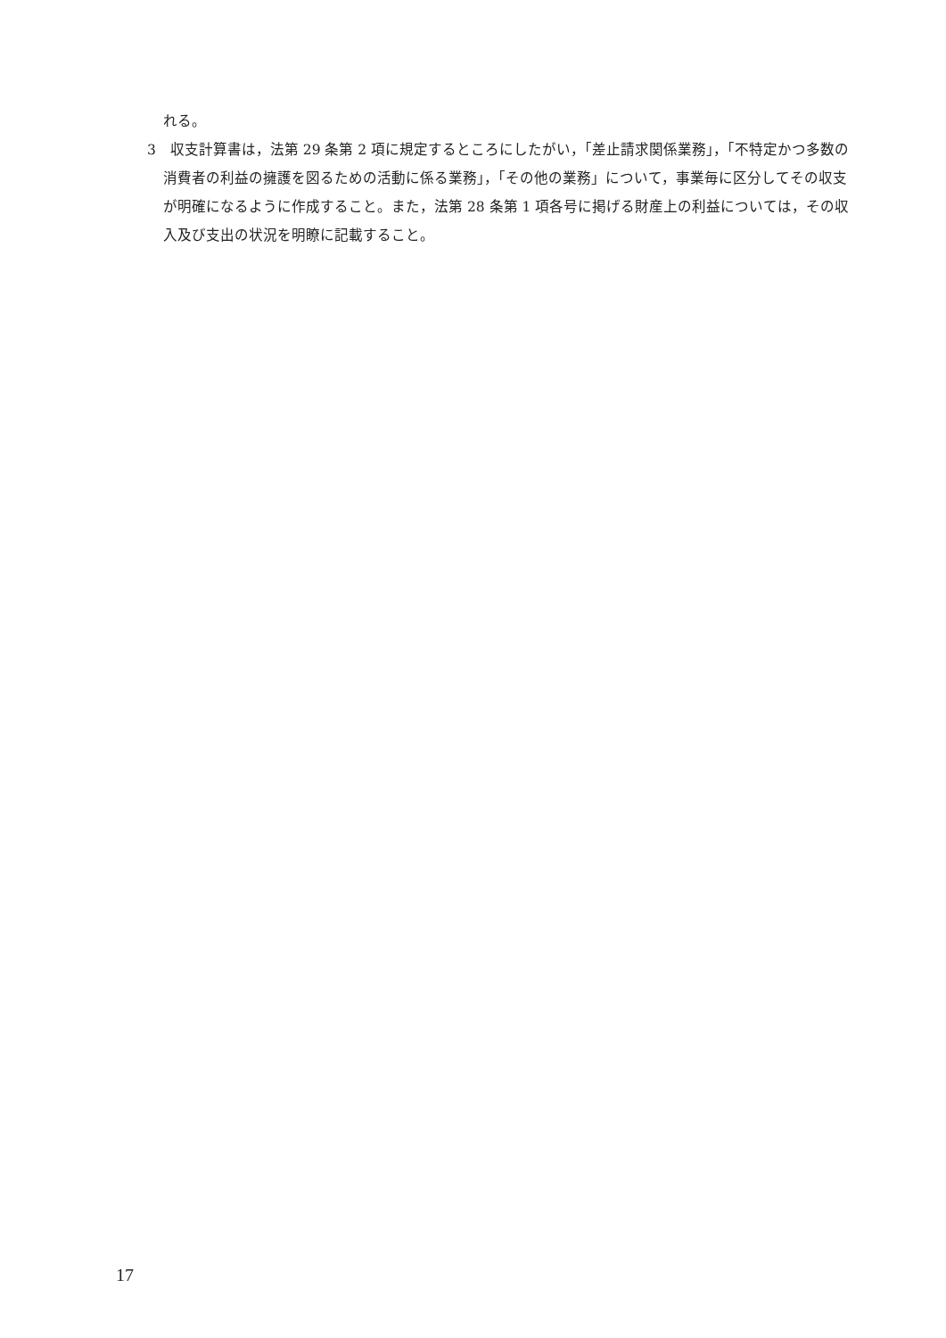れる。
3　収支計算書は，法第 29 条第 2 項に規定するところにしたがい，「差止請求関係業務」，「不特定かつ多数の消費者の利益の擁護を図るための活動に係る業務」，「その他の業務」について，事業毎に区分してその収支が明確になるように作成すること。また，法第 28 条第 1 項各号に掲げる財産上の利益については，その収入及び支出の状況を明瞭に記載すること。
17